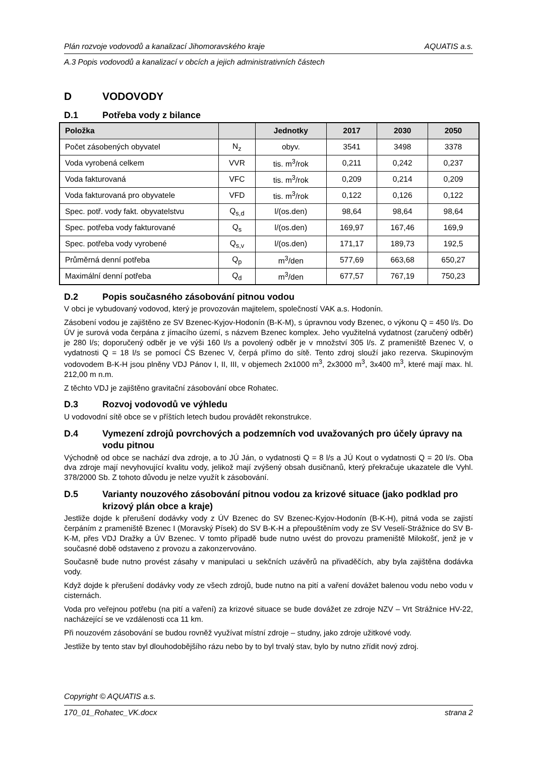Plán rozvoje vodovodů a kanalizací Jihomoravského kraje AQUATIS a.s.
A.3 Popis vodovodů a kanalizací v obcích a jejich administrativních částech
D VODOVODY
D.1 Potřeba vody z bilance
| Položka | | Jednotky | 2017 | 2030 | 2050 |
| --- | --- | --- | --- | --- | --- |
| Počet zásobených obyvatel | N<sub>z</sub> | obyv. | 3541 | 3498 | 3378 |
| Voda vyrobená celkem | VVR | tis. m<sup>3</sup>/rok | 0,211 | 0,242 | 0,237 |
| Voda fakturovaná | VFC | tis. m<sup>3</sup>/rok | 0,209 | 0,214 | 0,209 |
| Voda fakturovaná pro obyvatele | VFD | tis. m<sup>3</sup>/rok | 0,122 | 0,126 | 0,122 |
| Spec. potř. vody fakt. obyvatelstvu | Q<sub>s,d</sub> | l/(os.den) | 98,64 | 98,64 | 98,64 |
| Spec. potřeba vody fakturované | Q<sub>s</sub> | l/(os.den) | 169,97 | 167,46 | 169,9 |
| Spec. potřeba vody vyrobené | Q<sub>s,v</sub> | l/(os.den) | 171,17 | 189,73 | 192,5 |
| Průměrná denní potřeba | Q<sub>p</sub> | m<sup>3</sup>/den | 577,69 | 663,68 | 650,27 |
| Maximální denní potřeba | Q<sub>d</sub> | m<sup>3</sup>/den | 677,57 | 767,19 | 750,23 |
D.2 Popis současného zásobování pitnou vodou
V obci je vybudovaný vodovod, který je provozován majitelem, společností VAK a.s. Hodonín.
Zásobení vodou je zajištěno ze SV Bzenec-Kyjov-Hodonín (B-K-M), s úpravnou vody Bzenec, o výkonu Q = 450 l/s. Do ÚV je surová voda čerpána z jímacího území, s názvem Bzenec komplex. Jeho využitelná vydatnost (zaručený odběr) je 280 l/s; doporučený odběr je ve výši 160 l/s a povolený odběr je v množství 305 l/s. Z prameniště Bzenec V, o vydatnosti Q = 18 l/s se pomocí ČS Bzenec V, čerpá přímo do sítě. Tento zdroj slouží jako rezerva. Skupinovým vodovodem B-K-H jsou plněny VDJ Pánov I, II, III, v objemech 2x1000 m<sup>3</sup>, 2x3000 m<sup>3</sup>, 3x400 m<sup>3</sup>, které mají max. hl. 212,00 m n.m.
Z těchto VDJ je zajištěno gravitační zásobování obce Rohatec.
D.3 Rozvoj vodovodů ve výhledu
U vodovodní sítě obce se v příštích letech budou provádět rekonstrukce.
D.4 Vymezení zdrojů povrchových a podzemních vod uvažovaných pro účely úpravy na vodu pitnou
Východně od obce se nachází dva zdroje, a to JÚ Ján, o vydatnosti Q = 8 l/s a JÚ Kout o vydatnosti Q = 20 l/s. Oba dva zdroje mají nevyhovující kvalitu vody, jelikož mají zvýšený obsah dusičnanů, který překračuje ukazatele dle Vyhl. 378/2000 Sb. Z tohoto důvodu je nelze využít k zásobování.
D.5 Varianty nouzového zásobování pitnou vodou za krizové situace (jako podklad pro krizový plán obce a kraje)
Jestliže dojde k přerušení dodávky vody z ÚV Bzenec do SV Bzenec-Kyjov-Hodonín (B-K-H), pitná voda se zajistí čerpáním z prameniště Bzenec I (Moravský Písek) do SV B-K-H a přepouštěním vody ze SV Veselí-Strážnice do SV B-K-M, přes VDJ Dražky a ÚV Bzenec. V tomto případě bude nutno uvést do provozu prameniště Milokošť, jenž je v současné době odstaveno z provozu a zakonzervováno.
Současně bude nutno provést zásahy v manipulaci u sekčních uzávěrů na přivaděčích, aby byla zajištěna dodávka vody.
Když dojde k přerušení dodávky vody ze všech zdrojů, bude nutno na pití a vaření dovážet balenou vodu nebo vodu v cisternách.
Voda pro veřejnou potřebu (na pití a vaření) za krizové situace se bude dovážet ze zdroje NZV – Vrt Strážnice HV-22, nacházející se ve vzdálenosti cca 11 km.
Při nouzovém zásobování se budou rovněž využívat místní zdroje – studny, jako zdroje užitkové vody.
Jestliže by tento stav byl dlouhodobějšího rázu nebo by to byl trvalý stav, bylo by nutno zřídit nový zdroj.
Copyright © AQUATIS a.s.
170_01_Rohatec_VK.docx strana 2